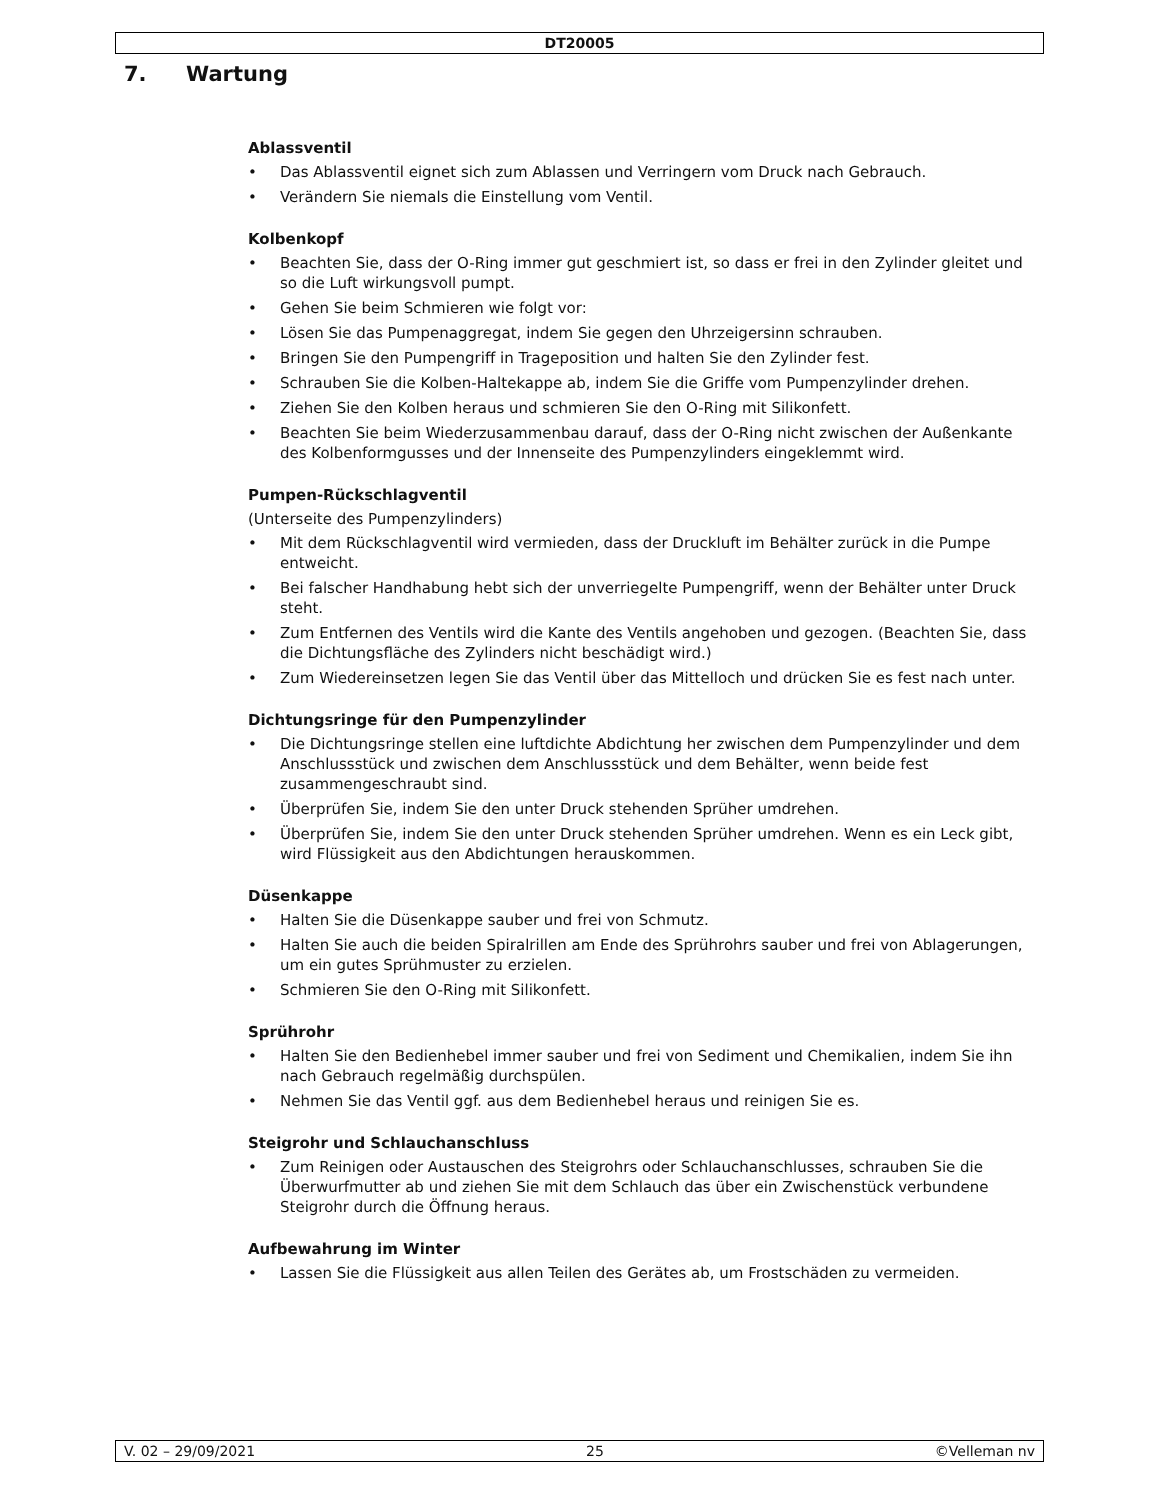DT20005
7. Wartung
Ablassventil
• Das Ablassventil eignet sich zum Ablassen und Verringern vom Druck nach Gebrauch.
• Verändern Sie niemals die Einstellung vom Ventil.
Kolbenkopf
• Beachten Sie, dass der O-Ring immer gut geschmiert ist, so dass er frei in den Zylinder gleitet und so die Luft wirkungsvoll pumpt.
• Gehen Sie beim Schmieren wie folgt vor:
• Lösen Sie das Pumpenaggregat, indem Sie gegen den Uhrzeigersinn schrauben.
• Bringen Sie den Pumpengriff in Trageposition und halten Sie den Zylinder fest.
• Schrauben Sie die Kolben-Haltekappe ab, indem Sie die Griffe vom Pumpenzylinder drehen.
• Ziehen Sie den Kolben heraus und schmieren Sie den O-Ring mit Silikonfett.
• Beachten Sie beim Wiederzusammenbau darauf, dass der O-Ring nicht zwischen der Außenkante des Kolbenformgusses und der Innenseite des Pumpenzylinders eingeklemmt wird.
Pumpen-Rückschlagventil
(Unterseite des Pumpenzylinders)
• Mit dem Rückschlagventil wird vermieden, dass der Druckluft im Behälter zurück in die Pumpe entweicht.
• Bei falscher Handhabung hebt sich der unverriegelte Pumpengriff, wenn der Behälter unter Druck steht.
• Zum Entfernen des Ventils wird die Kante des Ventils angehoben und gezogen. (Beachten Sie, dass die Dichtungsfläche des Zylinders nicht beschädigt wird.)
• Zum Wiedereinsetzen legen Sie das Ventil über das Mittelloch und drücken Sie es fest nach unter.
Dichtungsringe für den Pumpenzylinder
• Die Dichtungsringe stellen eine luftdichte Abdichtung her zwischen dem Pumpenzylinder und dem Anschlussstück und zwischen dem Anschlussstück und dem Behälter, wenn beide fest zusammengeschraubt sind.
• Überprüfen Sie, indem Sie den unter Druck stehenden Sprüher umdrehen.
• Überprüfen Sie, indem Sie den unter Druck stehenden Sprüher umdrehen. Wenn es ein Leck gibt, wird Flüssigkeit aus den Abdichtungen herauskommen.
Düsenkappe
• Halten Sie die Düsenkappe sauber und frei von Schmutz.
• Halten Sie auch die beiden Spiralrillen am Ende des Sprührohrs sauber und frei von Ablagerungen, um ein gutes Sprühmuster zu erzielen.
• Schmieren Sie den O-Ring mit Silikonfett.
Sprührohr
• Halten Sie den Bedienhebel immer sauber und frei von Sediment und Chemikalien, indem Sie ihn nach Gebrauch regelmäßig durchspülen.
• Nehmen Sie das Ventil ggf. aus dem Bedienhebel heraus und reinigen Sie es.
Steigrohr und Schlauchanschluss
• Zum Reinigen oder Austauschen des Steigrohrs oder Schlauchanschlusses, schrauben Sie die Überwurfmutter ab und ziehen Sie mit dem Schlauch das über ein Zwischenstück verbundene Steigrohr durch die Öffnung heraus.
Aufbewahrung im Winter
• Lassen Sie die Flüssigkeit aus allen Teilen des Gerätes ab, um Frostschäden zu vermeiden.
V. 02 – 29/09/2021 25 ©Velleman nv